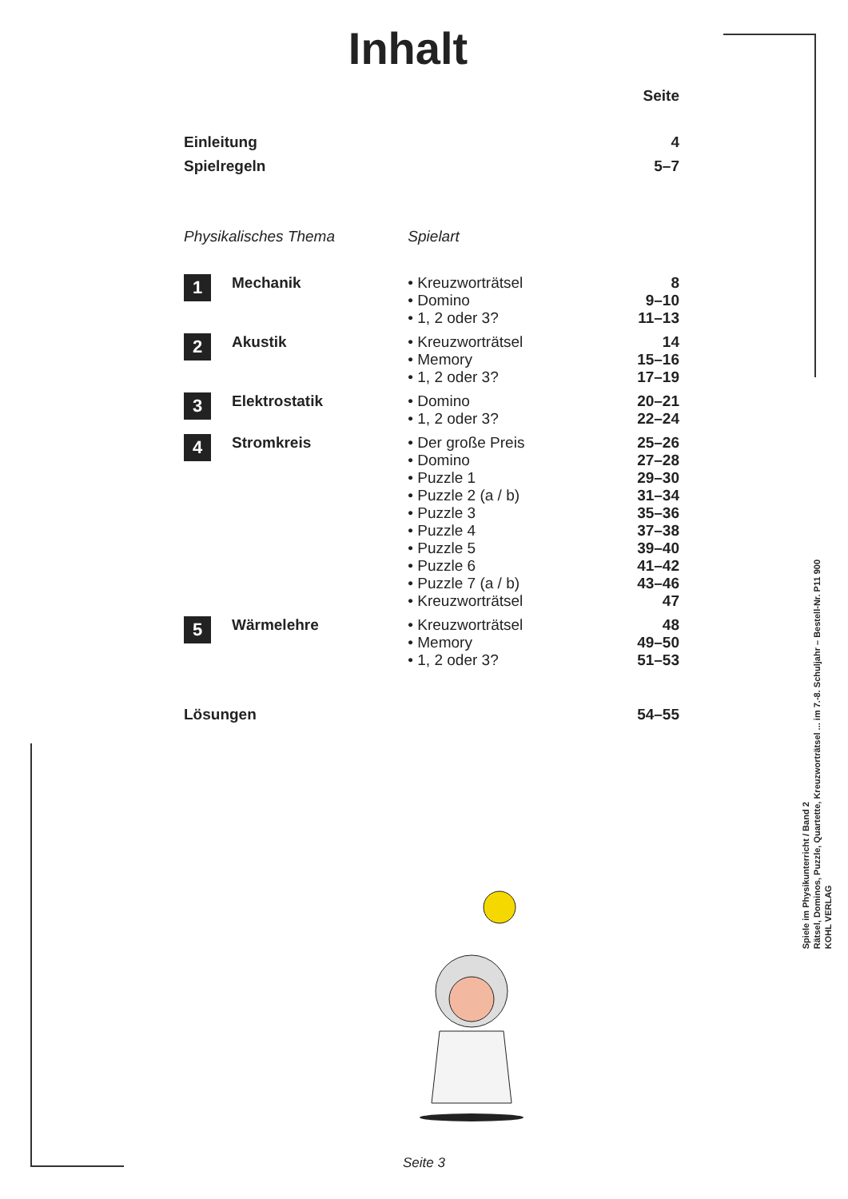Inhalt
| | | | Seite |
| Einleitung | | | 4 |
| Spielregeln | | | 5–7 |
| Physikalisches Thema | | Spielart | |
| 1 | Mechanik | • Kreuzworträtsel • Domino • 1, 2 oder 3? | 8 9–10 11–13 |
| 2 | Akustik | • Kreuzworträtsel • Memory • 1, 2 oder 3? | 14 15–16 17–19 |
| 3 | Elektrostatik | • Domino • 1, 2 oder 3? | 20–21 22–24 |
| 4 | Stromkreis | • Der große Preis • Domino • Puzzle 1 • Puzzle 2 (a / b) • Puzzle 3 • Puzzle 4 • Puzzle 5 • Puzzle 6 • Puzzle 7 (a / b) • Kreuzworträtsel | 25–26 27–28 29–30 31–34 35–36 37–38 39–40 41–42 43–46 47 |
| 5 | Wärmelehre | • Kreuzworträtsel • Memory • 1, 2 oder 3? | 48 49–50 51–53 |
| Lösungen | | | 54–55 |
Spiele im Physikunterricht / Band 2
Rätsel, Dominos, Puzzle, Quartette, Kreuzworträtsel ... im 7.-8. Schuljahr – Bestell-Nr. P11 900
KOHL VERLAG
Seite 3